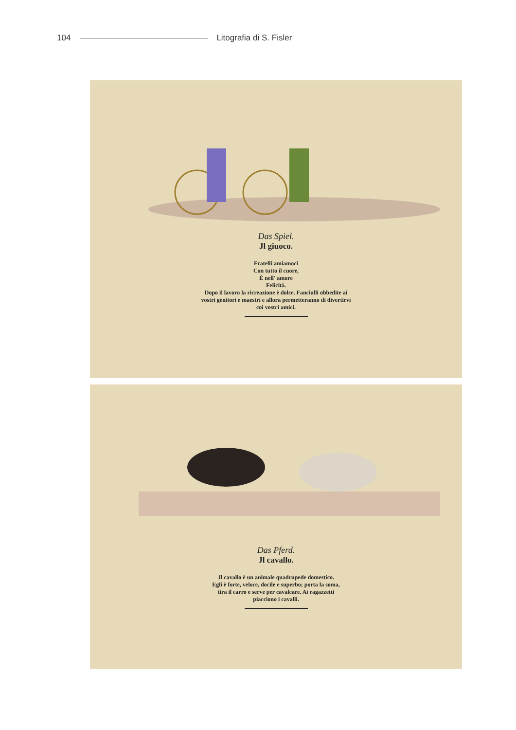104 Litografia di S. Fisler
Das Spiel.
Jl giuoco.
Fratelli amiamoci
Con tutto il cuore,
È nell' amore
Felicità.
Dopo il lavoro la ricreazione è dolce. Fanciulli obbedite ai
vostri genitori e maestri e allora permetteranno di divertirvi
coi vostri amici.
Das Pferd.
Jl cavallo.
Jl cavallo è un animale quadrupede domestico.
Egli è forte, veloce, docile e superbo; porta la soma,
tira il carro e serve per cavalcare. Ai ragazzetti
piacciono i cavalli.